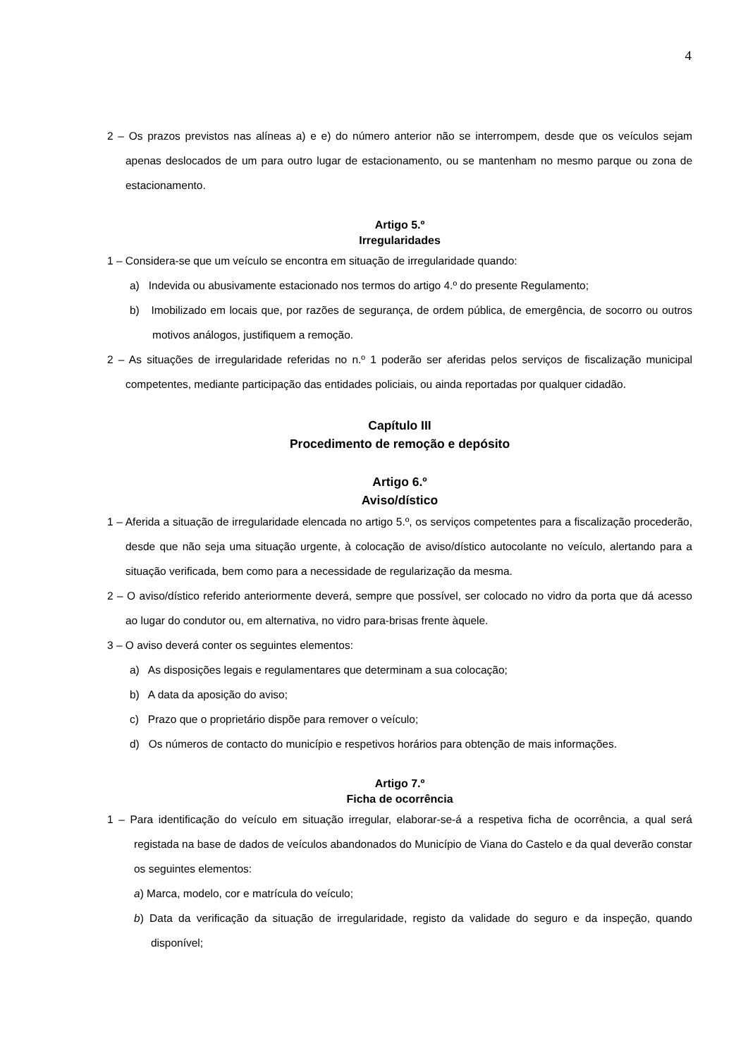4
2 – Os prazos previstos nas alíneas a) e e) do número anterior não se interrompem, desde que os veículos sejam apenas deslocados de um para outro lugar de estacionamento, ou se mantenham no mesmo parque ou zona de estacionamento.
Artigo 5.º
Irregularidades
1 – Considera-se que um veículo se encontra em situação de irregularidade quando:
a) Indevida ou abusivamente estacionado nos termos do artigo 4.º do presente Regulamento;
b) Imobilizado em locais que, por razões de segurança, de ordem pública, de emergência, de socorro ou outros motivos análogos, justifiquem a remoção.
2 – As situações de irregularidade referidas no n.º 1 poderão ser aferidas pelos serviços de fiscalização municipal competentes, mediante participação das entidades policiais, ou ainda reportadas por qualquer cidadão.
Capítulo III
Procedimento de remoção e depósito
Artigo 6.º
Aviso/dístico
1 – Aferida a situação de irregularidade elencada no artigo 5.º, os serviços competentes para a fiscalização procederão, desde que não seja uma situação urgente, à colocação de aviso/dístico autocolante no veículo, alertando para a situação verificada, bem como para a necessidade de regularização da mesma.
2 – O aviso/dístico referido anteriormente deverá, sempre que possível, ser colocado no vidro da porta que dá acesso ao lugar do condutor ou, em alternativa, no vidro para-brisas frente àquele.
3 – O aviso deverá conter os seguintes elementos:
a) As disposições legais e regulamentares que determinam a sua colocação;
b) A data da aposição do aviso;
c) Prazo que o proprietário dispõe para remover o veículo;
d) Os números de contacto do município e respetivos horários para obtenção de mais informações.
Artigo 7.º
Ficha de ocorrência
1 – Para identificação do veículo em situação irregular, elaborar-se-á a respetiva ficha de ocorrência, a qual será registada na base de dados de veículos abandonados do Município de Viana do Castelo e da qual deverão constar os seguintes elementos:
a) Marca, modelo, cor e matrícula do veículo;
b) Data da verificação da situação de irregularidade, registo da validade do seguro e da inspeção, quando disponível;